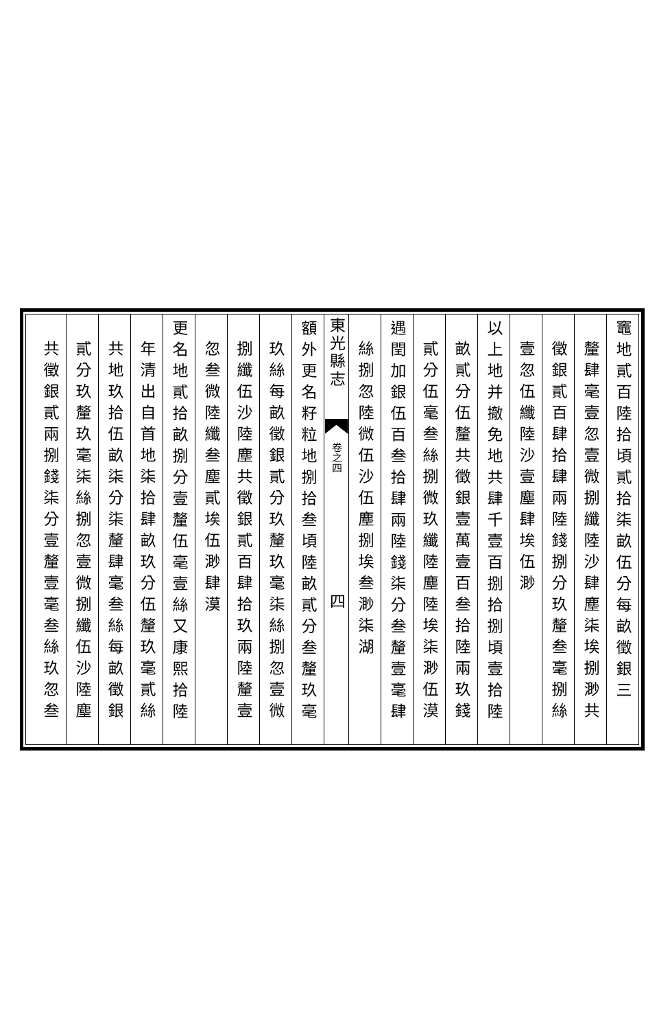竈地貳百陸拾頃貳拾柒畝伍分每畝徵銀三
釐肆毫壹忽壹微捌纖陸沙肆塵柒埃捌渺共
徵銀貳百肆拾肆兩陸錢捌分玖釐叁毫捌絲
壹忽伍纖陸沙壹塵肆埃伍渺
以上地并撤免地共肆千壹百捌拾捌頃壹拾陸
畝貳分伍釐共徵銀壹萬壹百叁拾陸兩玖錢
貳分伍毫叁絲捌微玖纖陸塵陸埃柒渺伍漠
遇閏加銀伍百叁拾肆兩陸錢柒分叁釐壹毫肆
絲捌忽陸微伍沙伍塵捌埃叁渺柒湖
東光縣志
卷之四
四
額外更名籽粒地捌拾叁頃陸畝貳分叁釐玖毫
玖絲每畝徵銀貳分玖釐玖毫柒絲捌忽壹微
捌纖伍沙陸塵共徵銀貳百肆拾玖兩陸釐壹
忽叁微陸纖叁塵貳埃伍渺肆漠
更名地貳拾畝捌分壹釐伍毫壹絲又康熙拾陸
年清出自首地柒拾肆畝玖分伍釐玖毫貳絲
共地玖拾伍畝柒分柒釐肆毫叁絲每畝徵銀
貳分玖釐玖毫柒絲捌忽壹微捌纖伍沙陸塵
共徵銀貳兩捌錢柒分壹釐壹毫叁絲玖忽叁